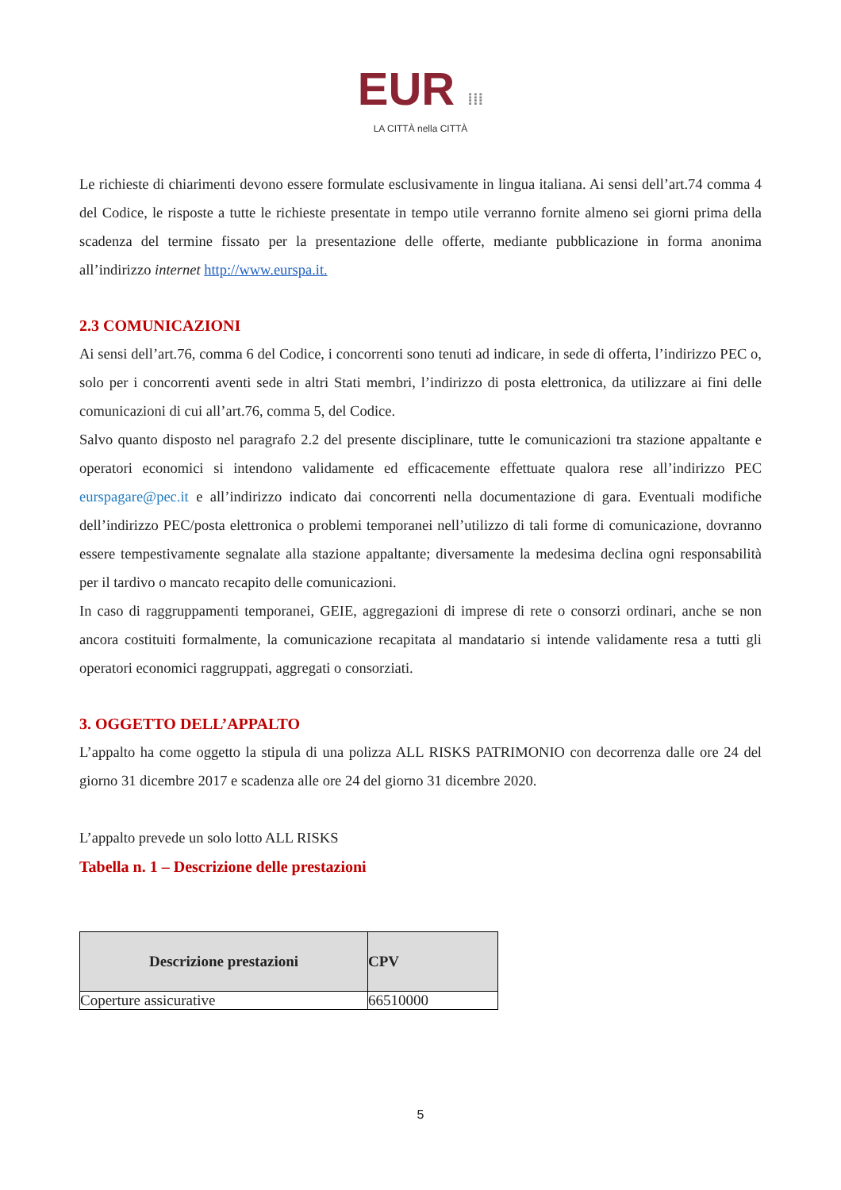EUR ⁞⁞⁞
LA CITTÀ nella CITTÀ
Le richieste di chiarimenti devono essere formulate esclusivamente in lingua italiana. Ai sensi dell’art.74 comma 4 del Codice, le risposte a tutte le richieste presentate in tempo utile verranno fornite almeno sei giorni prima della scadenza del termine fissato per la presentazione delle offerte, mediante pubblicazione in forma anonima all’indirizzo internet http://www.eurspa.it.
2.3 COMUNICAZIONI
Ai sensi dell’art.76, comma 6 del Codice, i concorrenti sono tenuti ad indicare, in sede di offerta, l’indirizzo PEC o, solo per i concorrenti aventi sede in altri Stati membri, l’indirizzo di posta elettronica, da utilizzare ai fini delle comunicazioni di cui all’art.76, comma 5, del Codice.
Salvo quanto disposto nel paragrafo 2.2 del presente disciplinare, tutte le comunicazioni tra stazione appaltante e operatori economici si intendono validamente ed efficacemente effettuate qualora rese all’indirizzo PEC eurspagare@pec.it e all’indirizzo indicato dai concorrenti nella documentazione di gara. Eventuali modifiche dell’indirizzo PEC/posta elettronica o problemi temporanei nell’utilizzo di tali forme di comunicazione, dovranno essere tempestivamente segnalate alla stazione appaltante; diversamente la medesima declina ogni responsabilità per il tardivo o mancato recapito delle comunicazioni.
In caso di raggruppamenti temporanei, GEIE, aggregazioni di imprese di rete o consorzi ordinari, anche se non ancora costituiti formalmente, la comunicazione recapitata al mandatario si intende validamente resa a tutti gli operatori economici raggruppati, aggregati o consorziati.
3. OGGETTO DELL’APPALTO
L’appalto ha come oggetto la stipula di una polizza ALL RISKS PATRIMONIO con decorrenza dalle ore 24 del giorno 31 dicembre 2017 e scadenza alle ore 24 del giorno 31 dicembre 2020.
L’appalto prevede un solo lotto ALL RISKS
Tabella n. 1 – Descrizione delle prestazioni
| Descrizione prestazioni | CPV |
| --- | --- |
| Coperture assicurative | 66510000 |
5